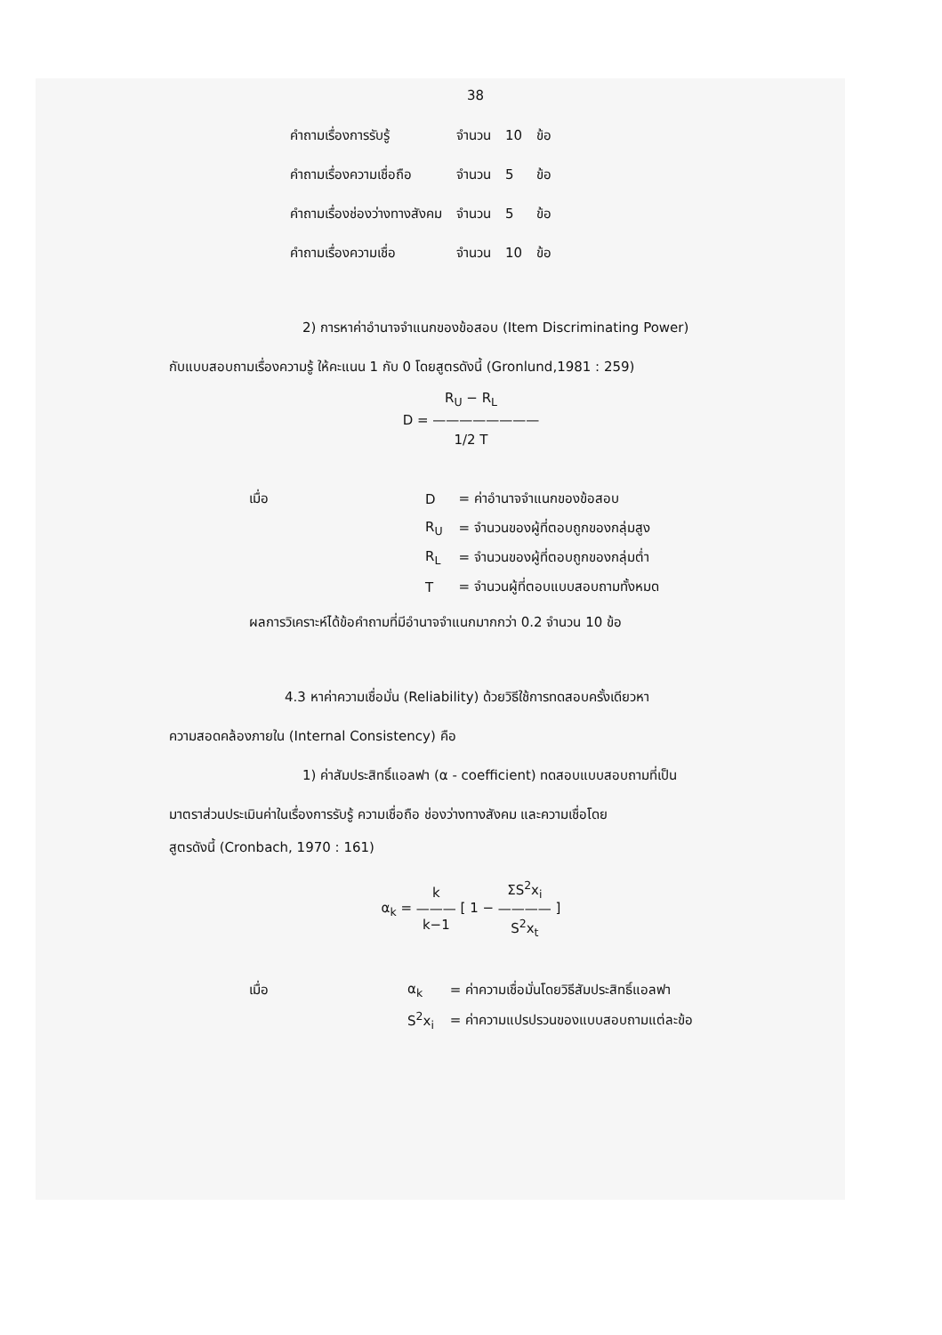38
| คำถามเรื่องการรับรู้ | จำนวน | 10 | ข้อ |
| คำถามเรื่องความเชื่อถือ | จำนวน | 5 | ข้อ |
| คำถามเรื่องช่องว่างทางสังคม | จำนวน | 5 | ข้อ |
| คำถามเรื่องความเชื่อ | จำนวน | 10 | ข้อ |
2) การหาค่าอำนาจจำแนกของข้อสอบ (Item Discriminating Power)
กับแบบสอบถามเรื่องความรู้ ให้คะแนน 1 กับ 0 โดยสูตรดังนี้ (Gronlund,1981 : 259)
R<sub>U</sub> − R<sub>L</sub>
D = ————————
1/2 T
| เมื่อ | D | = ค่าอำนาจจำแนกของข้อสอบ |
| | R<sub>U</sub> | = จำนวนของผู้ที่ตอบถูกของกลุ่มสูง |
| | R<sub>L</sub> | = จำนวนของผู้ที่ตอบถูกของกลุ่มต่ำ |
| | T | = จำนวนผู้ที่ตอบแบบสอบถามทั้งหมด |
ผลการวิเคราะห์ได้ข้อคำถามที่มีอำนาจจำแนกมากกว่า 0.2 จำนวน 10 ข้อ
4.3 หาค่าความเชื่อมั่น (Reliability) ด้วยวิธีใช้การทดสอบครั้งเดียวหา
ความสอดคล้องภายใน (Internal Consistency) คือ
1) ค่าสัมประสิทธิ์แอลฟา (α - coefficient) ทดสอบแบบสอบถามที่เป็น
มาตราส่วนประเมินค่าในเรื่องการรับรู้ ความเชื่อถือ ช่องว่างทางสังคม และความเชื่อโดย
สูตรดังนี้ (Cronbach, 1970 : 161)
α<sub>k</sub> = k
———
k−1 [ 1 − ΣS<sup>2</sup>x<sub>i</sub>
————
S<sup>2</sup>x<sub>t</sub> ]
| เมื่อ | α<sub>k</sub> | = ค่าความเชื่อมั่นโดยวิธีสัมประสิทธิ์แอลฟา |
| | S<sup>2</sup>x<sub>i</sub> | = ค่าความแปรปรวนของแบบสอบถามแต่ละข้อ |